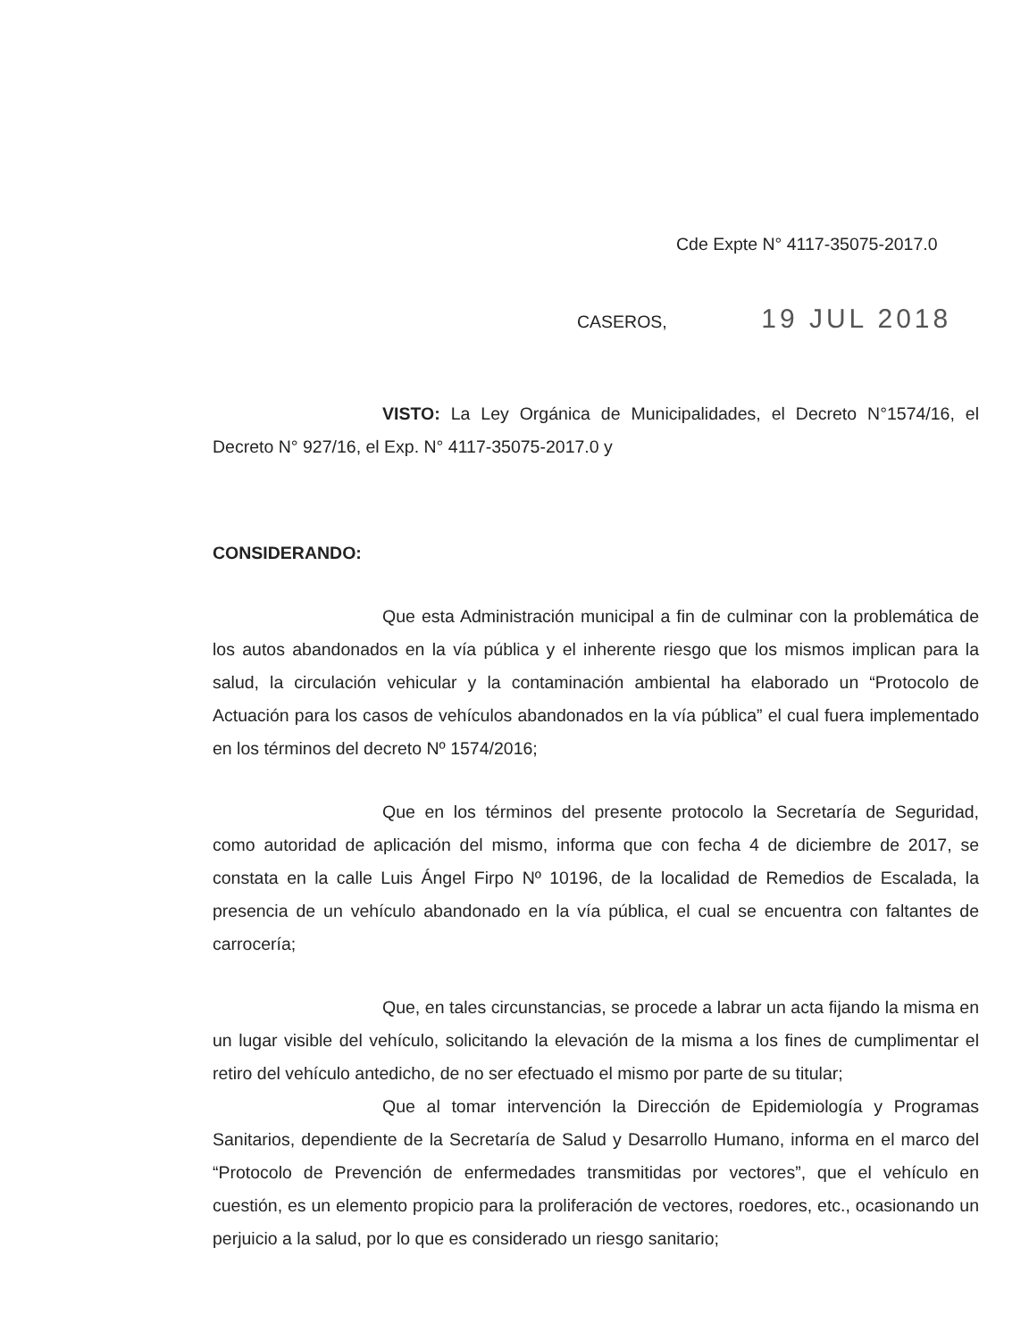Cde Expte N° 4117-35075-2017.0
CASEROS, 19 JUL 2018
VISTO: La Ley Orgánica de Municipalidades, el Decreto N°1574/16, el Decreto N° 927/16, el Exp. N° 4117-35075-2017.0 y
CONSIDERANDO:
Que esta Administración municipal a fin de culminar con la problemática de los autos abandonados en la vía pública y el inherente riesgo que los mismos implican para la salud, la circulación vehicular y la contaminación ambiental ha elaborado un “Protocolo de Actuación para los casos de vehículos abandonados en la vía pública” el cual fuera implementado en los términos del decreto Nº 1574/2016;
Que en los términos del presente protocolo la Secretaría de Seguridad, como autoridad de aplicación del mismo, informa que con fecha 4 de diciembre de 2017, se constata en la calle Luis Ángel Firpo Nº 10196, de la localidad de Remedios de Escalada, la presencia de un vehículo abandonado en la vía pública, el cual se encuentra con faltantes de carrocería;
Que, en tales circunstancias, se procede a labrar un acta fijando la misma en un lugar visible del vehículo, solicitando la elevación de la misma a los fines de cumplimentar el retiro del vehículo antedicho, de no ser efectuado el mismo por parte de su titular;
Que al tomar intervención la Dirección de Epidemiología y Programas Sanitarios, dependiente de la Secretaría de Salud y Desarrollo Humano, informa en el marco del “Protocolo de Prevención de enfermedades transmitidas por vectores”, que el vehículo en cuestión, es un elemento propicio para la proliferación de vectores, roedores, etc., ocasionando un perjuicio a la salud, por lo que es considerado un riesgo sanitario;